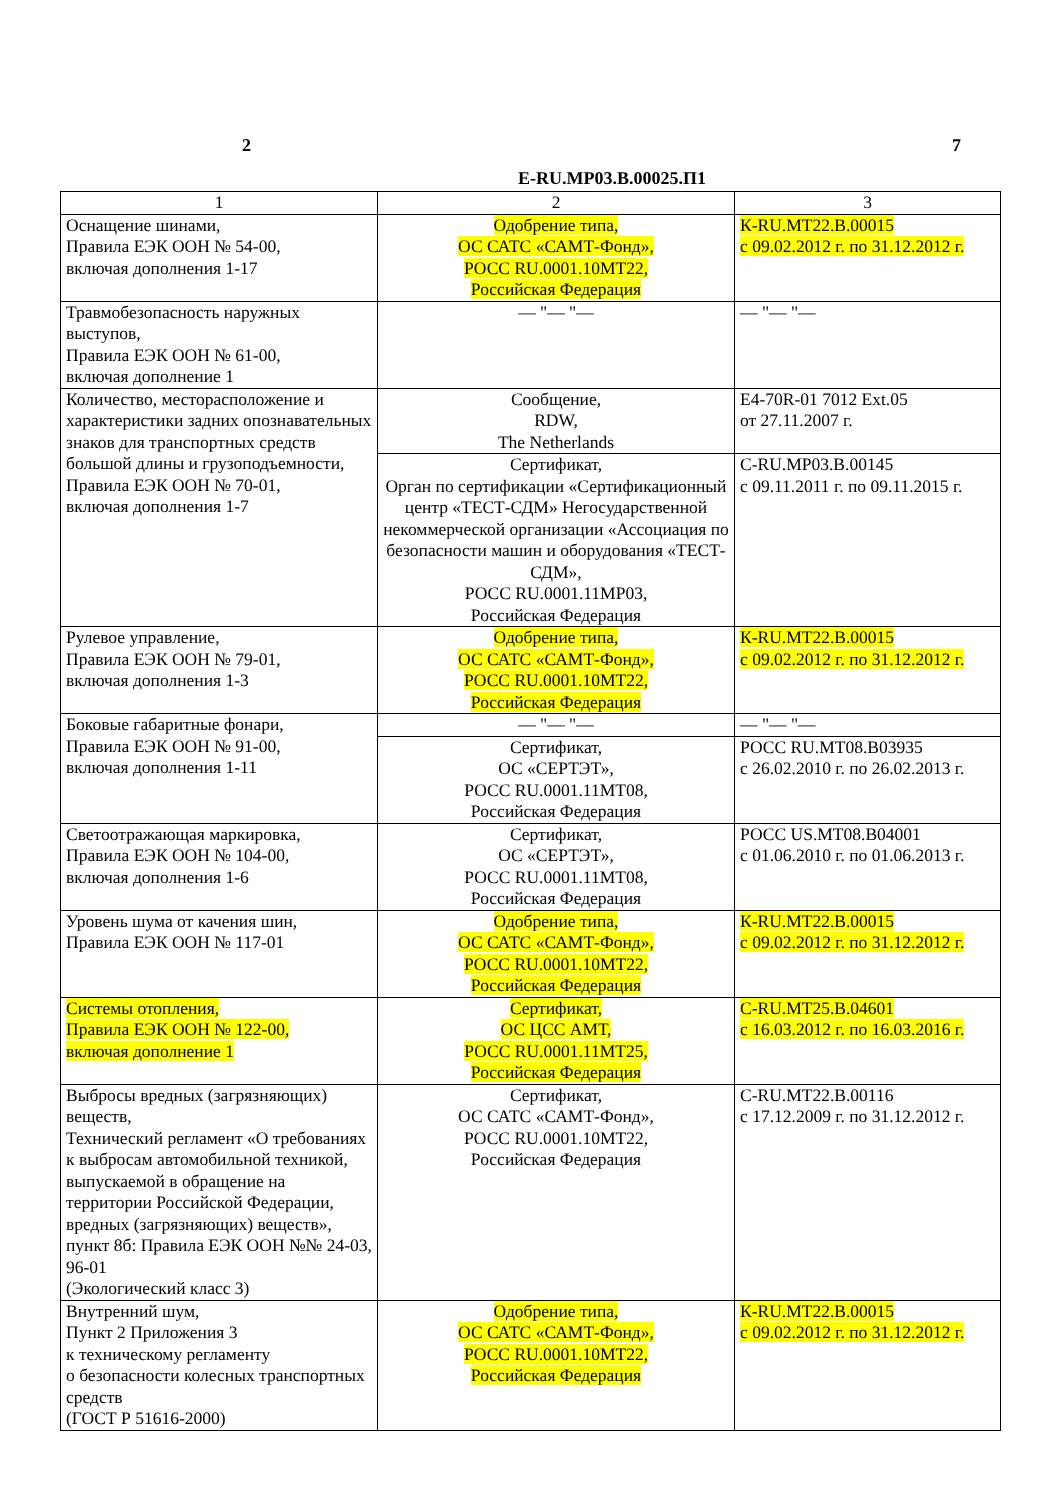2 7
E-RU.MP03.B.00025.П1
| 1 | 2 | 3 |
| --- | --- | --- |
| Оснащение шинами, Правила ЕЭК ООН № 54-00, включая дополнения 1-17 | Одобрение типа, ОС САТС «САМТ-Фонд», РОСС RU.0001.10МТ22, Российская Федерация | К-RU.МТ22.В.00015 с 09.02.2012 г. по 31.12.2012 г. |
| Травмобезопасность наружных выступов, Правила ЕЭК ООН № 61-00, включая дополнение 1 | — "— "— | — "— "— |
| Количество, месторасположение и характеристики задних опознавательных знаков для транспортных средств большой длины и грузоподъемности, Правила ЕЭК ООН № 70-01, включая дополнения 1-7 | Сообщение, RDW, The Netherlands | E4-70R-01 7012 Ext.05 от 27.11.2007 г. |
| | Сертификат, Орган по сертификации «Сертификационный центр «ТЕСТ-СДМ» Негосударственной некоммерческой организации «Ассоциация по безопасности машин и оборудования «ТЕСТ-СДМ», РОСС RU.0001.11МР03, Российская Федерация | С-RU.МР03.В.00145 с 09.11.2011 г. по 09.11.2015 г. |
| Рулевое управление, Правила ЕЭК ООН № 79-01, включая дополнения 1-3 | Одобрение типа, ОС САТС «САМТ-Фонд», РОСС RU.0001.10МТ22, Российская Федерация | К-RU.МТ22.В.00015 с 09.02.2012 г. по 31.12.2012 г. |
| Боковые габаритные фонари, Правила ЕЭК ООН № 91-00, включая дополнения 1-11 | — "— "— | — "— "— |
| | Сертификат, ОС «СЕРТЭТ», РОСС RU.0001.11МТ08, Российская Федерация | РОСС RU.МТ08.В03935 с 26.02.2010 г. по 26.02.2013 г. |
| Светоотражающая маркировка, Правила ЕЭК ООН № 104-00, включая дополнения 1-6 | Сертификат, ОС «СЕРТЭТ», РОСС RU.0001.11МТ08, Российская Федерация | РОСС US.МТ08.В04001 с 01.06.2010 г. по 01.06.2013 г. |
| Уровень шума от качения шин, Правила ЕЭК ООН № 117-01 | Одобрение типа, ОС САТС «САМТ-Фонд», РОСС RU.0001.10МТ22, Российская Федерация | К-RU.МТ22.В.00015 с 09.02.2012 г. по 31.12.2012 г. |
| Системы отопления, Правила ЕЭК ООН № 122-00, включая дополнение 1 | Сертификат, ОС ЦСС АМТ, РОСС RU.0001.11МТ25, Российская Федерация | С-RU.МТ25.В.04601 с 16.03.2012 г. по 16.03.2016 г. |
| Выбросы вредных (загрязняющих) веществ, Технический регламент «О требованиях к выбросам автомобильной техникой, выпускаемой в обращение на территории Российской Федерации, вредных (загрязняющих) веществ», пункт 8б: Правила ЕЭК ООН №№ 24-03, 96-01 (Экологический класс 3) | Сертификат, ОС САТС «САМТ-Фонд», РОСС RU.0001.10МТ22, Российская Федерация | С-RU.МТ22.В.00116 с 17.12.2009 г. по 31.12.2012 г. |
| Внутренний шум, Пункт 2 Приложения 3 к техническому регламенту о безопасности колесных транспортных средств (ГОСТ Р 51616-2000) | Одобрение типа, ОС САТС «САМТ-Фонд», РОСС RU.0001.10МТ22, Российская Федерация | К-RU.МТ22.В.00015 с 09.02.2012 г. по 31.12.2012 г. |